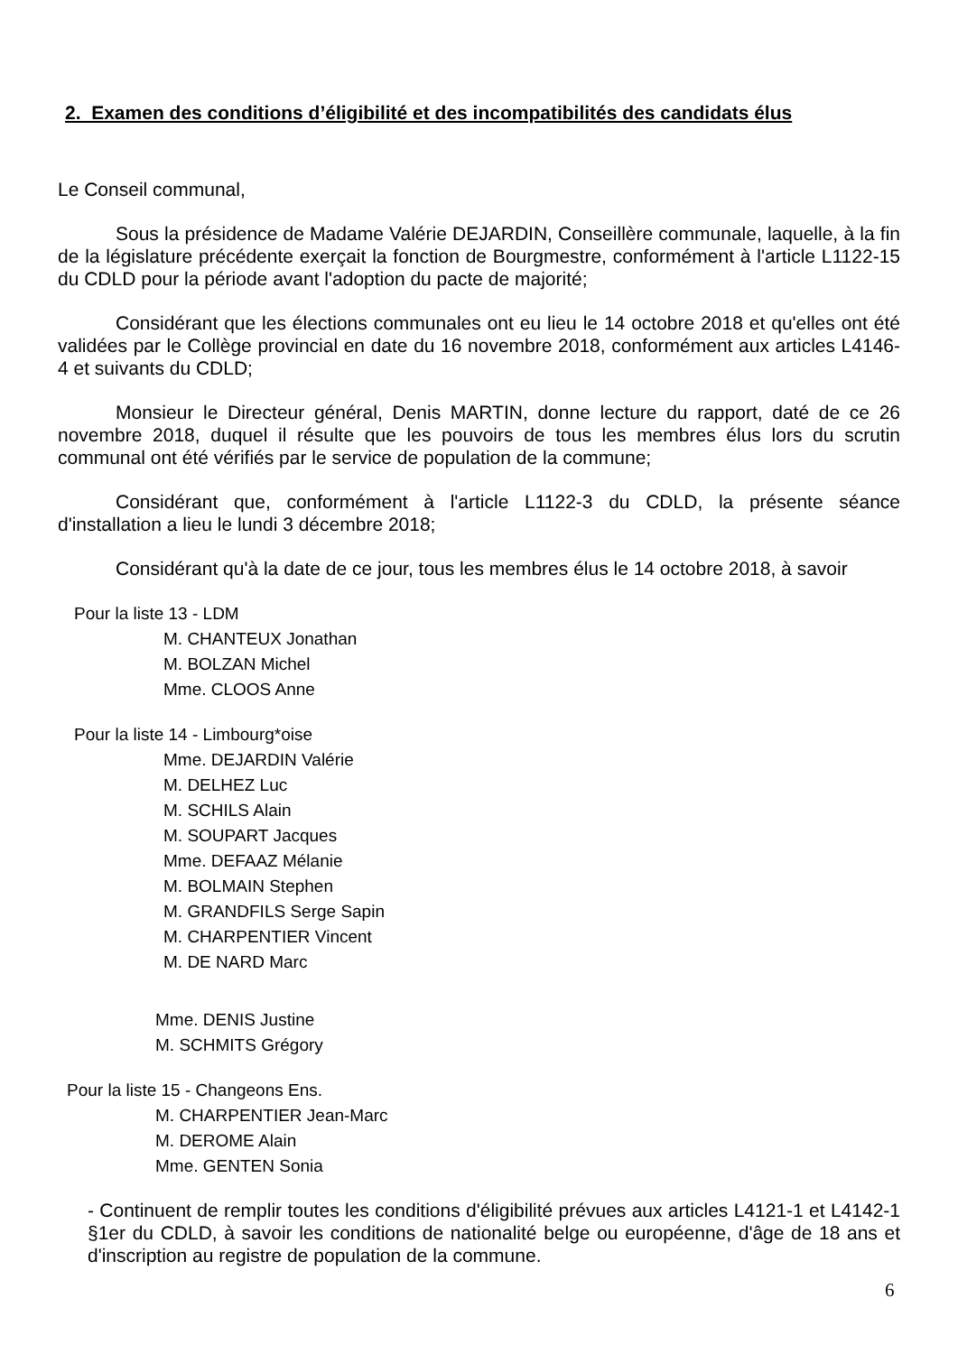2. Examen des conditions d’éligibilité et des incompatibilités des candidats élus
Le Conseil communal,
Sous la présidence de Madame Valérie DEJARDIN, Conseillère communale, laquelle, à la fin de la législature précédente exerçait la fonction de Bourgmestre, conformément à l'article L1122-15 du CDLD pour la période avant l'adoption du pacte de majorité;
Considérant que les élections communales ont eu lieu le 14 octobre 2018 et qu'elles ont été validées par le Collège provincial en date du 16 novembre 2018, conformément aux articles L4146-4 et suivants du CDLD;
Monsieur le Directeur général, Denis MARTIN, donne lecture du rapport, daté de ce 26 novembre 2018, duquel il résulte que les pouvoirs de tous les membres élus lors du scrutin communal ont été vérifiés par le service de population de la commune;
Considérant que, conformément à l'article L1122-3 du CDLD, la présente séance d'installation a lieu le lundi 3 décembre 2018;
Considérant qu'à la date de ce jour, tous les membres élus le 14 octobre 2018, à savoir
Pour la liste 13 - LDM
M. CHANTEUX Jonathan
M. BOLZAN Michel
Mme. CLOOS Anne
Pour la liste 14 - Limbourg*oise
Mme. DEJARDIN Valérie
M. DELHEZ Luc
M. SCHILS Alain
M. SOUPART Jacques
Mme. DEFAAZ Mélanie
M. BOLMAIN Stephen
M. GRANDFILS Serge Sapin
M. CHARPENTIER Vincent
M. DE NARD Marc
Mme. DENIS Justine
M. SCHMITS Grégory
Pour la liste 15 - Changeons Ens.
M. CHARPENTIER Jean-Marc
M. DEROME Alain
Mme. GENTEN Sonia
- Continuent de remplir toutes les conditions d'éligibilité prévues aux articles L4121-1 et L4142-1 §1er du CDLD, à savoir les conditions de nationalité belge ou européenne, d'âge de 18 ans et d'inscription au registre de population de la commune.
6